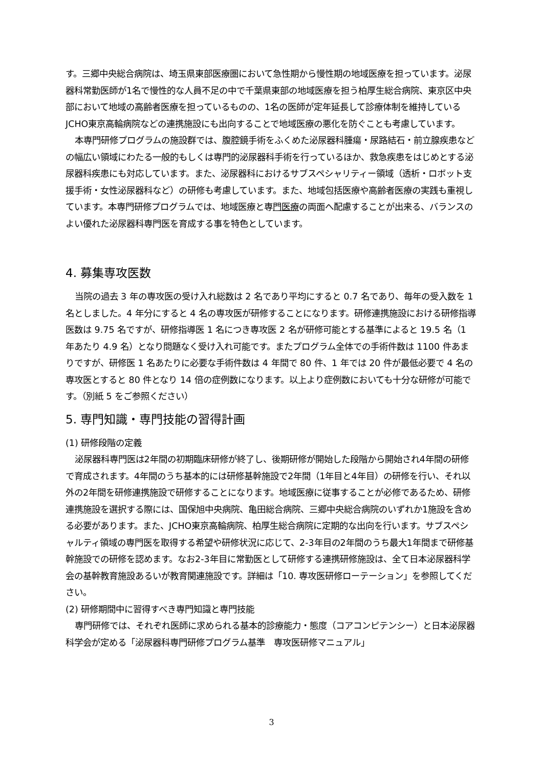す。三郷中央総合病院は、埼玉県東部医療圏において急性期から慢性期の地域医療を担っています。泌尿器科常勤医師が1名で慢性的な人員不足の中で千葉県東部の地域医療を担う柏厚生総合病院、東京区中央部において地域の高齢者医療を担っているものの、1名の医師が定年延長して診療体制を維持しているJCHO東京高輪病院などの連携施設にも出向することで地域医療の悪化を防ぐことも考慮しています。
本専門研修プログラムの施設群では、腹腔鏡手術をふくめた泌尿器科腫瘍・尿路結石・前立腺疾患などの幅広い領域にわたる一般的もしくは専門的泌尿器科手術を行っているほか、救急疾患をはじめとする泌尿器科疾患にも対応しています。また、泌尿器科におけるサブスペシャリティー領域（透析・ロボット支援手術・女性泌尿器科など）の研修も考慮しています。また、地域包括医療や高齢者医療の実践も重視しています。本専門研修プログラムでは、地域医療と専門医療の両面へ配慮することが出来る、バランスのよい優れた泌尿器科専門医を育成する事を特色としています。
4. 募集専攻医数
当院の過去 3 年の専攻医の受け入れ総数は 2 名であり平均にすると 0.7 名であり、毎年の受入数を 1 名としました。4 年分にすると 4 名の専攻医が研修することになります。研修連携施設における研修指導医数は 9.75 名ですが、研修指導医 1 名につき専攻医 2 名が研修可能とする基準によると 19.5 名（1 年あたり 4.9 名）となり問題なく受け入れ可能です。またプログラム全体での手術件数は 1100 件あまりですが、研修医 1 名あたりに必要な手術件数は 4 年間で 80 件、1 年では 20 件が最低必要で 4 名の専攻医とすると 80 件となり 14 倍の症例数になります。以上より症例数においても十分な研修が可能です。（別紙 5 をご参照ください）
5. 専門知識・専門技能の習得計画
(1) 研修段階の定義
泌尿器科専門医は2年間の初期臨床研修が終了し、後期研修が開始した段階から開始され4年間の研修で育成されます。4年間のうち基本的には研修基幹施設で2年間（1年目と4年目）の研修を行い、それ以外の2年間を研修連携施設で研修することになります。地域医療に従事することが必修であるため、研修連携施設を選択する際には、国保旭中央病院、亀田総合病院、三郷中央総合病院のいずれか1施設を含める必要があります。また、JCHO東京高輪病院、柏厚生総合病院に定期的な出向を行います。サブスペシャルティ領域の専門医を取得する希望や研修状況に応じて、2-3年目の2年間のうち最大1年間まで研修基幹施設での研修を認めます。なお2-3年目に常勤医として研修する連携研修施設は、全て日本泌尿器科学会の基幹教育施設あるいが教育関連施設です。詳細は「10. 専攻医研修ローテーション」を参照してください。
(2) 研修期間中に習得すべき専門知識と専門技能
専門研修では、それぞれ医師に求められる基本的診療能力・態度（コアコンピテンシー）と日本泌尿器科学会が定める「泌尿器科専門研修プログラム基準　専攻医研修マニュアル」
3